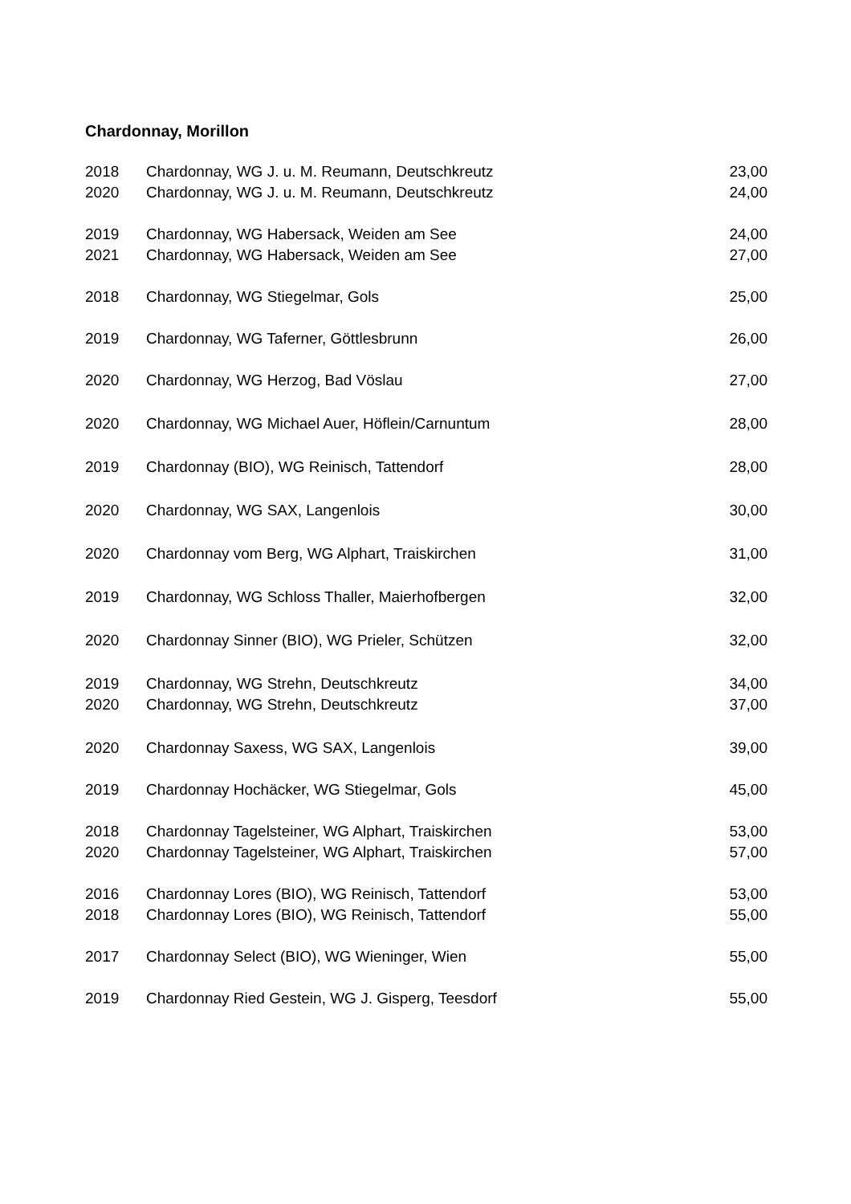Chardonnay, Morillon
| 2018 | Chardonnay, WG J. u. M. Reumann, Deutschkreutz | 23,00 |
| 2020 | Chardonnay, WG J. u. M. Reumann, Deutschkreutz | 24,00 |
| 2019 | Chardonnay, WG Habersack, Weiden am See | 24,00 |
| 2021 | Chardonnay, WG Habersack, Weiden am See | 27,00 |
| 2018 | Chardonnay, WG Stiegelmar, Gols | 25,00 |
| 2019 | Chardonnay, WG Taferner, Göttlesbrunn | 26,00 |
| 2020 | Chardonnay, WG Herzog, Bad Vöslau | 27,00 |
| 2020 | Chardonnay, WG Michael Auer, Höflein/Carnuntum | 28,00 |
| 2019 | Chardonnay (BIO), WG Reinisch, Tattendorf | 28,00 |
| 2020 | Chardonnay, WG SAX, Langenlois | 30,00 |
| 2020 | Chardonnay vom Berg, WG Alphart, Traiskirchen | 31,00 |
| 2019 | Chardonnay, WG Schloss Thaller, Maierhofbergen | 32,00 |
| 2020 | Chardonnay Sinner (BIO), WG Prieler, Schützen | 32,00 |
| 2019 | Chardonnay, WG Strehn, Deutschkreutz | 34,00 |
| 2020 | Chardonnay, WG Strehn, Deutschkreutz | 37,00 |
| 2020 | Chardonnay Saxess, WG SAX, Langenlois | 39,00 |
| 2019 | Chardonnay Hochäcker, WG Stiegelmar, Gols | 45,00 |
| 2018 | Chardonnay Tagelsteiner, WG Alphart, Traiskirchen | 53,00 |
| 2020 | Chardonnay Tagelsteiner, WG Alphart, Traiskirchen | 57,00 |
| 2016 | Chardonnay Lores (BIO), WG Reinisch, Tattendorf | 53,00 |
| 2018 | Chardonnay Lores (BIO), WG Reinisch, Tattendorf | 55,00 |
| 2017 | Chardonnay Select (BIO), WG Wieninger, Wien | 55,00 |
| 2019 | Chardonnay Ried Gestein, WG J. Gisperg, Teesdorf | 55,00 |